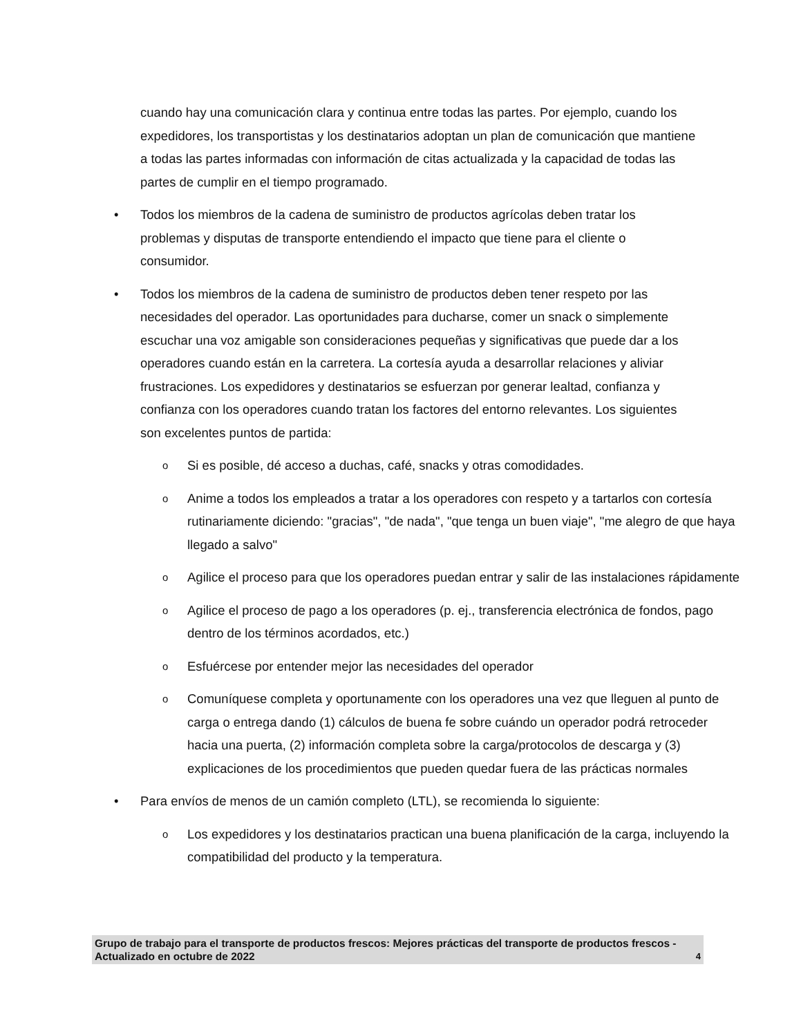cuando hay una comunicación clara y continua entre todas las partes. Por ejemplo, cuando los expedidores, los transportistas y los destinatarios adoptan un plan de comunicación que mantiene a todas las partes informadas con información de citas actualizada y la capacidad de todas las partes de cumplir en el tiempo programado.
• Todos los miembros de la cadena de suministro de productos agrícolas deben tratar los problemas y disputas de transporte entendiendo el impacto que tiene para el cliente o consumidor.
• Todos los miembros de la cadena de suministro de productos deben tener respeto por las necesidades del operador. Las oportunidades para ducharse, comer un snack o simplemente escuchar una voz amigable son consideraciones pequeñas y significativas que puede dar a los operadores cuando están en la carretera. La cortesía ayuda a desarrollar relaciones y aliviar frustraciones. Los expedidores y destinatarios se esfuerzan por generar lealtad, confianza y confianza con los operadores cuando tratan los factores del entorno relevantes. Los siguientes son excelentes puntos de partida:
o
Si es posible, dé acceso a duchas, café, snacks y otras comodidades.
o
Anime a todos los empleados a tratar a los operadores con respeto y a tartarlos con cortesía rutinariamente diciendo: "gracias", "de nada", "que tenga un buen viaje", "me alegro de que haya llegado a salvo"
o
Agilice el proceso para que los operadores puedan entrar y salir de las instalaciones rápidamente
o
Agilice el proceso de pago a los operadores (p. ej., transferencia electrónica de fondos, pago dentro de los términos acordados, etc.)
o
Esfuércese por entender mejor las necesidades del operador
o
Comuníquese completa y oportunamente con los operadores una vez que lleguen al punto de carga o entrega dando (1) cálculos de buena fe sobre cuándo un operador podrá retroceder hacia una puerta, (2) información completa sobre la carga/protocolos de descarga y (3) explicaciones de los procedimientos que pueden quedar fuera de las prácticas normales
• Para envíos de menos de un camión completo (LTL), se recomienda lo siguiente:
o
Los expedidores y los destinatarios practican una buena planificación de la carga, incluyendo la compatibilidad del producto y la temperatura.
Grupo de trabajo para el transporte de productos frescos: Mejores prácticas del transporte de productos frescos - Actualizado en octubre de 2022 4